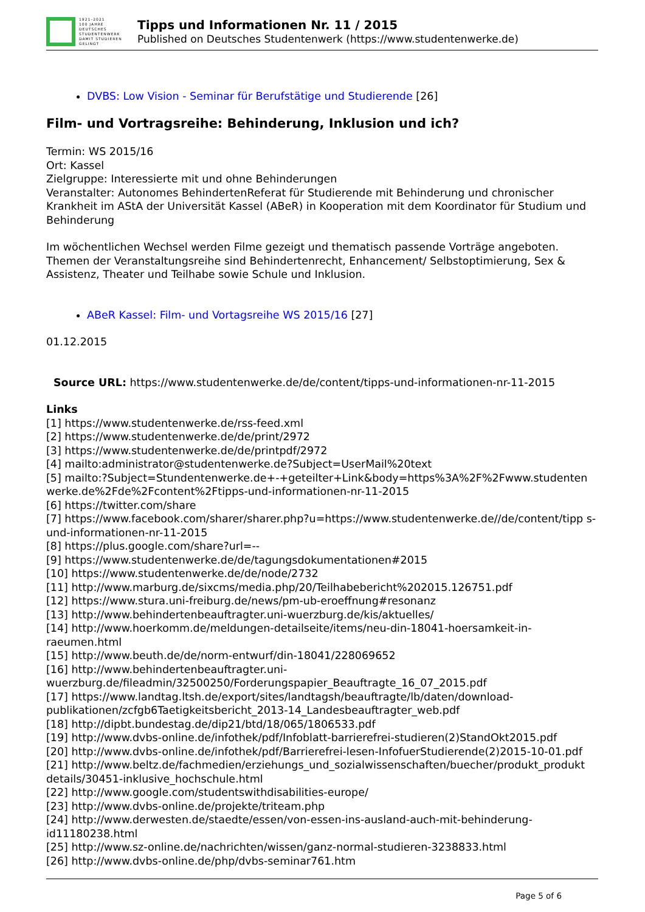1921–2021
100 JAHRE
DEUTSCHES
STUDENTENWERK
DAMIT STUDIEREN GELINGT
Tipps und Informationen Nr. 11 / 2015
Published on Deutsches Studentenwerk (https://www.studentenwerke.de)
DVBS: Low Vision - Seminar für Berufstätige und Studierende [26]
Film- und Vortragsreihe: Behinderung, Inklusion und ich?
Termin: WS 2015/16
Ort: Kassel
Zielgruppe: Interessierte mit und ohne Behinderungen
Veranstalter: Autonomes BehindertenReferat für Studierende mit Behinderung und chronischer Krankheit im AStA der Universität Kassel (ABeR) in Kooperation mit dem Koordinator für Studium und Behinderung
Im wöchentlichen Wechsel werden Filme gezeigt und thematisch passende Vorträge angeboten. Themen der Veranstaltungsreihe sind Behindertenrecht, Enhancement/ Selbstoptimierung, Sex & Assistenz, Theater und Teilhabe sowie Schule und Inklusion.
ABeR Kassel: Film- und Vortagsreihe WS 2015/16 [27]
01.12.2015
Source URL: https://www.studentenwerke.de/de/content/tipps-und-informationen-nr-11-2015
Links
[1] https://www.studentenwerke.de/rss-feed.xml
[2] https://www.studentenwerke.de/de/print/2972
[3] https://www.studentenwerke.de/de/printpdf/2972
[4] mailto:administrator@studentenwerke.de?Subject=UserMail%20text
[5] mailto:?Subject=Stundentenwerke.de+-+geteilter+Link&body=https%3A%2F%2Fwww.studenten werke.de%2Fde%2Fcontent%2Ftipps-und-informationen-nr-11-2015
[6] https://twitter.com/share
[7] https://www.facebook.com/sharer/sharer.php?u=https://www.studentenwerke.de//de/content/tipp s-und-informationen-nr-11-2015
[8] https://plus.google.com/share?url=--
[9] https://www.studentenwerke.de/de/tagungsdokumentationen#2015
[10] https://www.studentenwerke.de/de/node/2732
[11] http://www.marburg.de/sixcms/media.php/20/Teilhabebericht%202015.126751.pdf
[12] https://www.stura.uni-freiburg.de/news/pm-ub-eroeffnung#resonanz
[13] http://www.behindertenbeauftragter.uni-wuerzburg.de/kis/aktuelles/
[14] http://www.hoerkomm.de/meldungen-detailseite/items/neu-din-18041-hoersamkeit-in-raeumen.html
[15] http://www.beuth.de/de/norm-entwurf/din-18041/228069652
[16] http://www.behindertenbeauftragter.uni-wuerzburg.de/fileadmin/32500250/Forderungspapier_Beauftragte_16_07_2015.pdf
[17] https://www.landtag.ltsh.de/export/sites/landtagsh/beauftragte/lb/daten/download-publikationen/zcfgb6Taetigkeitsbericht_2013-14_Landesbeauftragter_web.pdf
[18] http://dipbt.bundestag.de/dip21/btd/18/065/1806533.pdf
[19] http://www.dvbs-online.de/infothek/pdf/Infoblatt-barrierefrei-studieren(2)StandOkt2015.pdf
[20] http://www.dvbs-online.de/infothek/pdf/Barrierefrei-lesen-InfofuerStudierende(2)2015-10-01.pdf
[21] http://www.beltz.de/fachmedien/erziehungs_und_sozialwissenschaften/buecher/produkt_produkt details/30451-inklusive_hochschule.html
[22] http://www.google.com/studentswithdisabilities-europe/
[23] http://www.dvbs-online.de/projekte/triteam.php
[24] http://www.derwesten.de/staedte/essen/von-essen-ins-ausland-auch-mit-behinderung-id11180238.html
[25] http://www.sz-online.de/nachrichten/wissen/ganz-normal-studieren-3238833.html
[26] http://www.dvbs-online.de/php/dvbs-seminar761.htm
Page 5 of 6